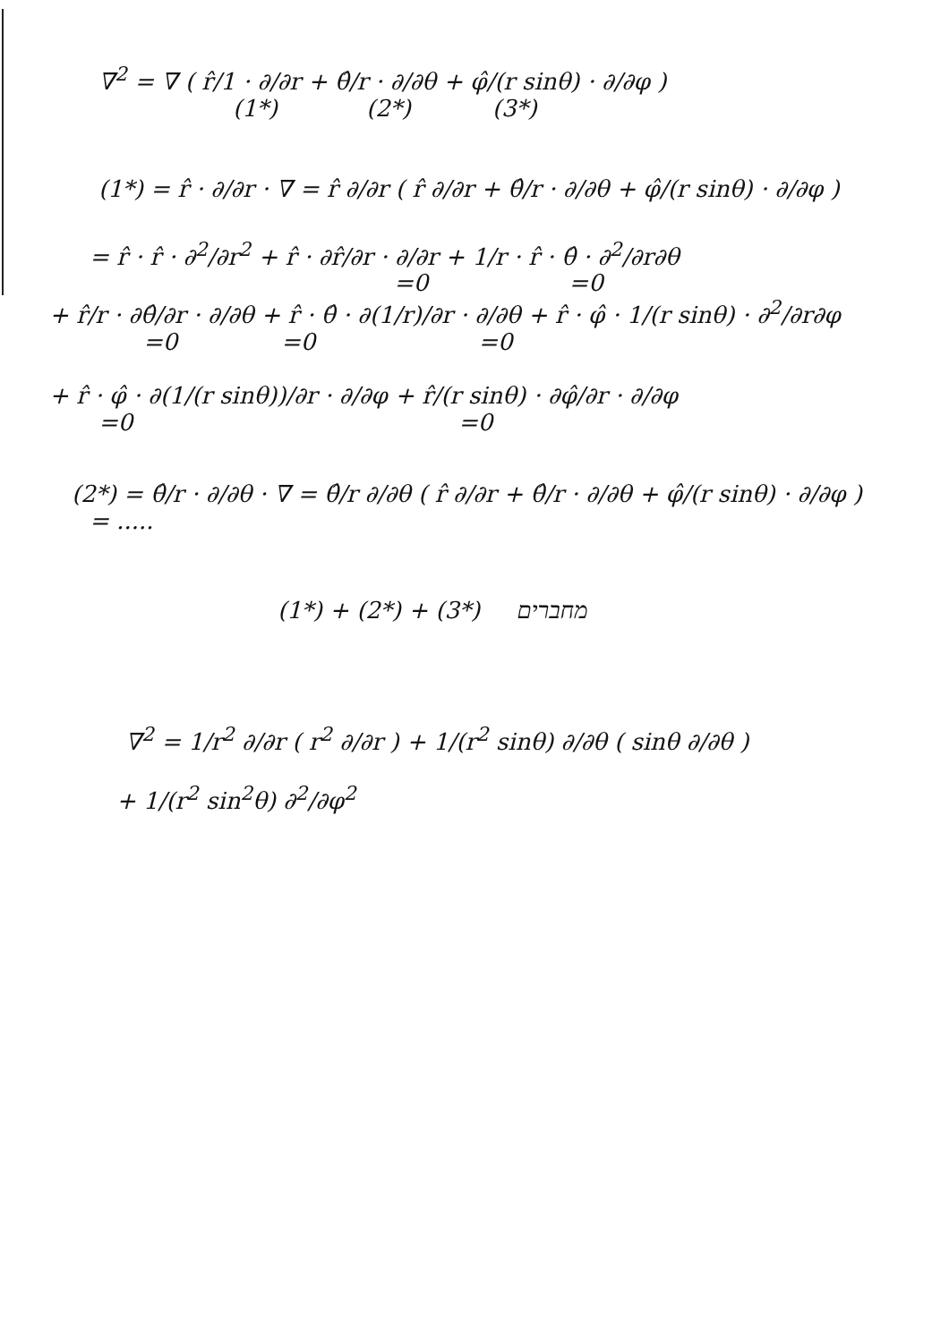∇<sup>2</sup> = ∇ ( r̂/1 · ∂/∂r + θ̂/r · ∂/∂θ + φ̂/(r sinθ) · ∂/∂φ )
(1*) (2*) (3*)
(1*) = r̂ · ∂/∂r · ∇ = r̂ ∂/∂r ( r̂ ∂/∂r + θ̂/r · ∂/∂θ + φ̂/(r sinθ) · ∂/∂φ )
= r̂ · r̂ · ∂<sup>2</sup>/∂r<sup>2</sup> + r̂ · ∂r̂/∂r · ∂/∂r + 1/r · r̂ · θ̂ · ∂<sup>2</sup>/∂r∂θ
=0 =0
+ r̂/r · ∂θ̂/∂r · ∂/∂θ + r̂ · θ̂ · ∂(1/r)/∂r · ∂/∂θ + r̂ · φ̂ · 1/(r sinθ) · ∂<sup>2</sup>/∂r∂φ
=0 =0 =0
+ r̂ · φ̂ · ∂(1/(r sinθ))/∂r · ∂/∂φ + r̂/(r sinθ) · ∂φ̂/∂r · ∂/∂φ
=0 =0
(2*) = θ̂/r · ∂/∂θ · ∇ = θ̂/r ∂/∂θ ( r̂ ∂/∂r + θ̂/r · ∂/∂θ + φ̂/(r sinθ) · ∂/∂φ )
= .....
(1*) + (2*) + (3*) מחברים
∇<sup>2</sup> = 1/r<sup>2</sup> ∂/∂r ( r<sup>2</sup> ∂/∂r ) + 1/(r<sup>2</sup> sinθ) ∂/∂θ ( sinθ ∂/∂θ )
+ 1/(r<sup>2</sup> sin<sup>2</sup>θ) ∂<sup>2</sup>/∂φ<sup>2</sup>